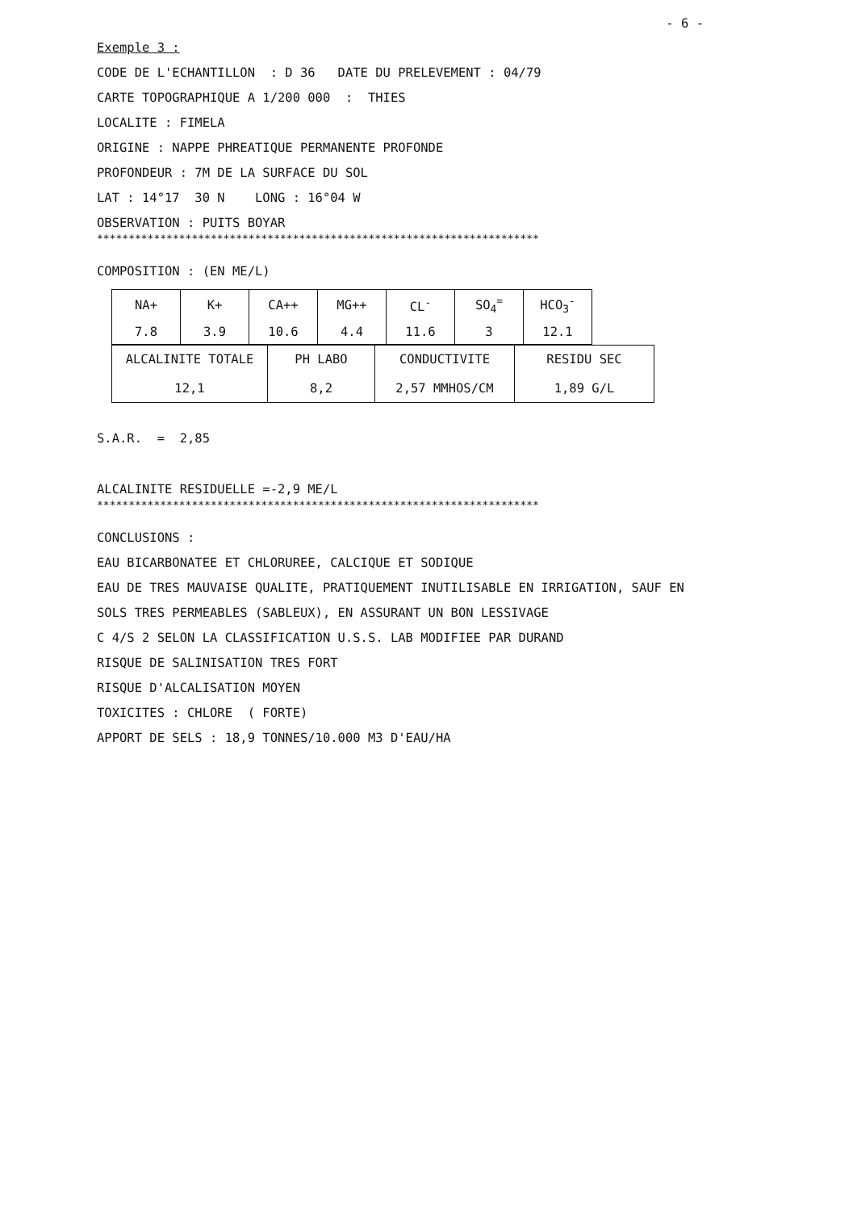- 6 -
Exemple 3 :
CODE DE L'ECHANTILLON : D 36 DATE DU PRELEVEMENT : 04/79
CARTE TOPOGRAPHIQUE A 1/200 000 : THIES
LOCALITE : FIMELA
ORIGINE : NAPPE PHREATIQUE PERMANENTE PROFONDE
PROFONDEUR : 7M DE LA SURFACE DU SOL
LAT : 14°17 30 N LONG : 16°04 W
OBSERVATION : PUITS BOYAR
**********************************************************************
COMPOSITION : (EN ME/L)
| NA+ | K+ | CA++ | MG++ | CL<sup>-</sup> | SO<sub>4</sub><sup>=</sup> | HCO<sub>3</sub><sup>-</sup> |
| 7.8 | 3.9 | 10.6 | 4.4 | 11.6 | 3 | 12.1 |
| ALCALINITE TOTALE 12,1 | PH LABO 8,2 | CONDUCTIVITE 2,57 MMHOS/CM | RESIDU SEC 1,89 G/L |
S.A.R. = 2,85
ALCALINITE RESIDUELLE =-2,9 ME/L
**********************************************************************
CONCLUSIONS :
EAU BICARBONATEE ET CHLORUREE, CALCIQUE ET SODIQUE
EAU DE TRES MAUVAISE QUALITE, PRATIQUEMENT INUTILISABLE EN IRRIGATION, SAUF EN
SOLS TRES PERMEABLES (SABLEUX), EN ASSURANT UN BON LESSIVAGE
C 4/S 2 SELON LA CLASSIFICATION U.S.S. LAB MODIFIEE PAR DURAND
RISQUE DE SALINISATION TRES FORT
RISQUE D'ALCALISATION MOYEN
TOXICITES : CHLORE ( FORTE)
APPORT DE SELS : 18,9 TONNES/10.000 M3 D'EAU/HA